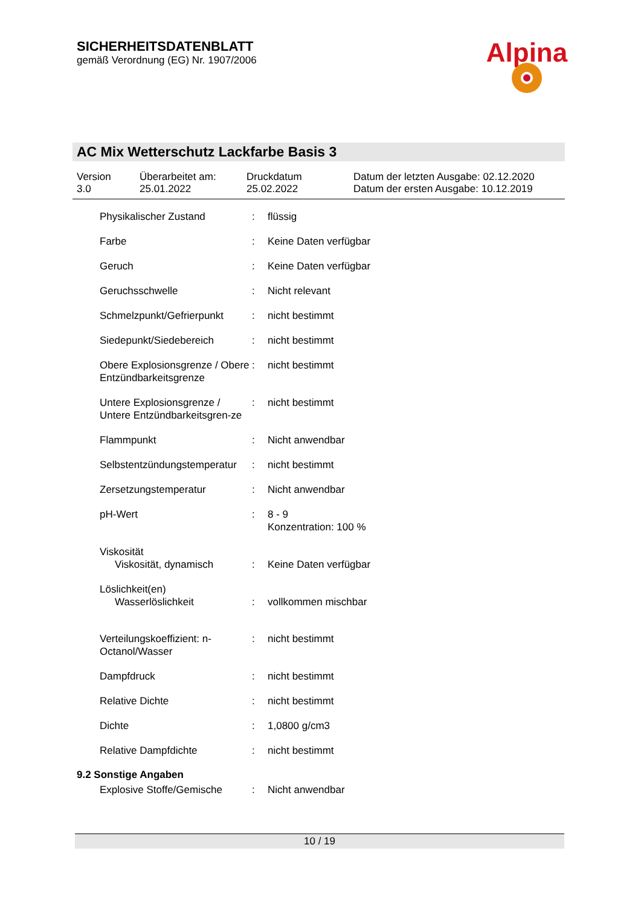SICHERHEITSDATENBLATT
gemäß Verordnung (EG) Nr. 1907/2006
Alpina
AC Mix Wetterschutz Lackfarbe Basis 3
Version
3.0
Überarbeitet am:
25.01.2022
Druckdatum
25.02.2022
Datum der letzten Ausgabe: 02.12.2020
Datum der ersten Ausgabe: 10.12.2019
| Physikalischer Zustand | : | flüssig |
| Farbe | : | Keine Daten verfügbar |
| Geruch | : | Keine Daten verfügbar |
| Geruchsschwelle | : | Nicht relevant |
| Schmelzpunkt/Gefrierpunkt | : | nicht bestimmt |
| Siedepunkt/Siedebereich | : | nicht bestimmt |
| Obere Explosionsgrenze / Obere Entzündbarkeitsgrenze | : | nicht bestimmt |
| Untere Explosionsgrenze / Untere Entzündbarkeitsgren-ze | : | nicht bestimmt |
| Flammpunkt | : | Nicht anwendbar |
| Selbstentzündungstemperatur | : | nicht bestimmt |
| Zersetzungstemperatur | : | Nicht anwendbar |
| pH-Wert | : | 8 - 9 Konzentration: 100 % |
| Viskosität Viskosität, dynamisch | : | Keine Daten verfügbar |
| Löslichkeit(en) Wasserlöslichkeit | : | vollkommen mischbar |
| Verteilungskoeffizient: n-Octanol/Wasser | : | nicht bestimmt |
| Dampfdruck | : | nicht bestimmt |
| Relative Dichte | : | nicht bestimmt |
| Dichte | : | 1,0800 g/cm3 |
| Relative Dampfdichte | : | nicht bestimmt |
9.2 Sonstige Angaben
| Explosive Stoffe/Gemische | : | Nicht anwendbar |
10 / 19